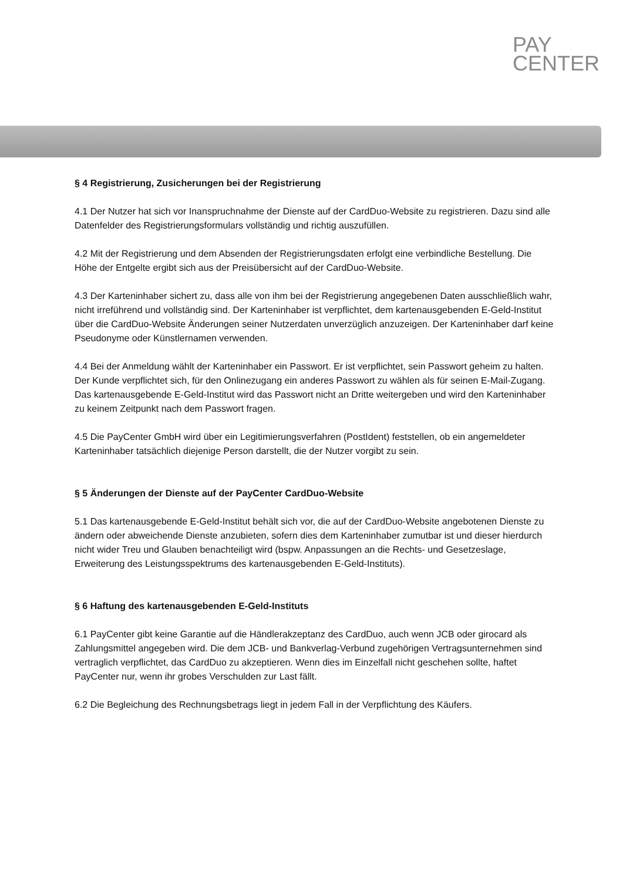PAY
CENTER
§ 4 Registrierung, Zusicherungen bei der Registrierung
4.1 Der Nutzer hat sich vor Inanspruchnahme der Dienste auf der CardDuo-Website zu registrieren. Dazu sind alle Datenfelder des Registrierungsformulars vollständig und richtig auszufüllen.
4.2 Mit der Registrierung und dem Absenden der Registrierungsdaten erfolgt eine verbindliche Bestellung. Die Höhe der Entgelte ergibt sich aus der Preisübersicht auf der CardDuo-Website.
4.3 Der Karteninhaber sichert zu, dass alle von ihm bei der Registrierung angegebenen Daten ausschließlich wahr, nicht irreführend und vollständig sind. Der Karteninhaber ist verpflichtet, dem kartenausgebenden E-Geld-Institut über die CardDuo-Website Änderungen seiner Nutzerdaten unverzüglich anzuzeigen. Der Karteninhaber darf keine Pseudonyme oder Künstlernamen verwenden.
4.4 Bei der Anmeldung wählt der Karteninhaber ein Passwort. Er ist verpflichtet, sein Passwort geheim zu halten.
Der Kunde verpflichtet sich, für den Onlinezugang ein anderes Passwort zu wählen als für seinen E-Mail-Zugang.
Das kartenausgebende E-Geld-Institut wird das Passwort nicht an Dritte weitergeben und wird den Karteninhaber zu keinem Zeitpunkt nach dem Passwort fragen.
4.5 Die PayCenter GmbH wird über ein Legitimierungsverfahren (PostIdent) feststellen, ob ein angemeldeter Karteninhaber tatsächlich diejenige Person darstellt, die der Nutzer vorgibt zu sein.
§ 5 Änderungen der Dienste auf der PayCenter CardDuo-Website
5.1 Das kartenausgebende E-Geld-Institut behält sich vor, die auf der CardDuo-Website angebotenen Dienste zu ändern oder abweichende Dienste anzubieten, sofern dies dem Karteninhaber zumutbar ist und dieser hierdurch nicht wider Treu und Glauben benachteiligt wird (bspw. Anpassungen an die Rechts- und Gesetzeslage, Erweiterung des Leistungsspektrums des kartenausgebenden E-Geld-Instituts).
§ 6 Haftung des kartenausgebenden E-Geld-Instituts
6.1 PayCenter gibt keine Garantie auf die Händlerakzeptanz des CardDuo, auch wenn JCB oder girocard als Zahlungsmittel angegeben wird. Die dem JCB- und Bankverlag-Verbund zugehörigen Vertragsunternehmen sind vertraglich verpflichtet, das CardDuo zu akzeptieren. Wenn dies im Einzelfall nicht geschehen sollte, haftet PayCenter nur, wenn ihr grobes Verschulden zur Last fällt.
6.2 Die Begleichung des Rechnungsbetrags liegt in jedem Fall in der Verpflichtung des Käufers.